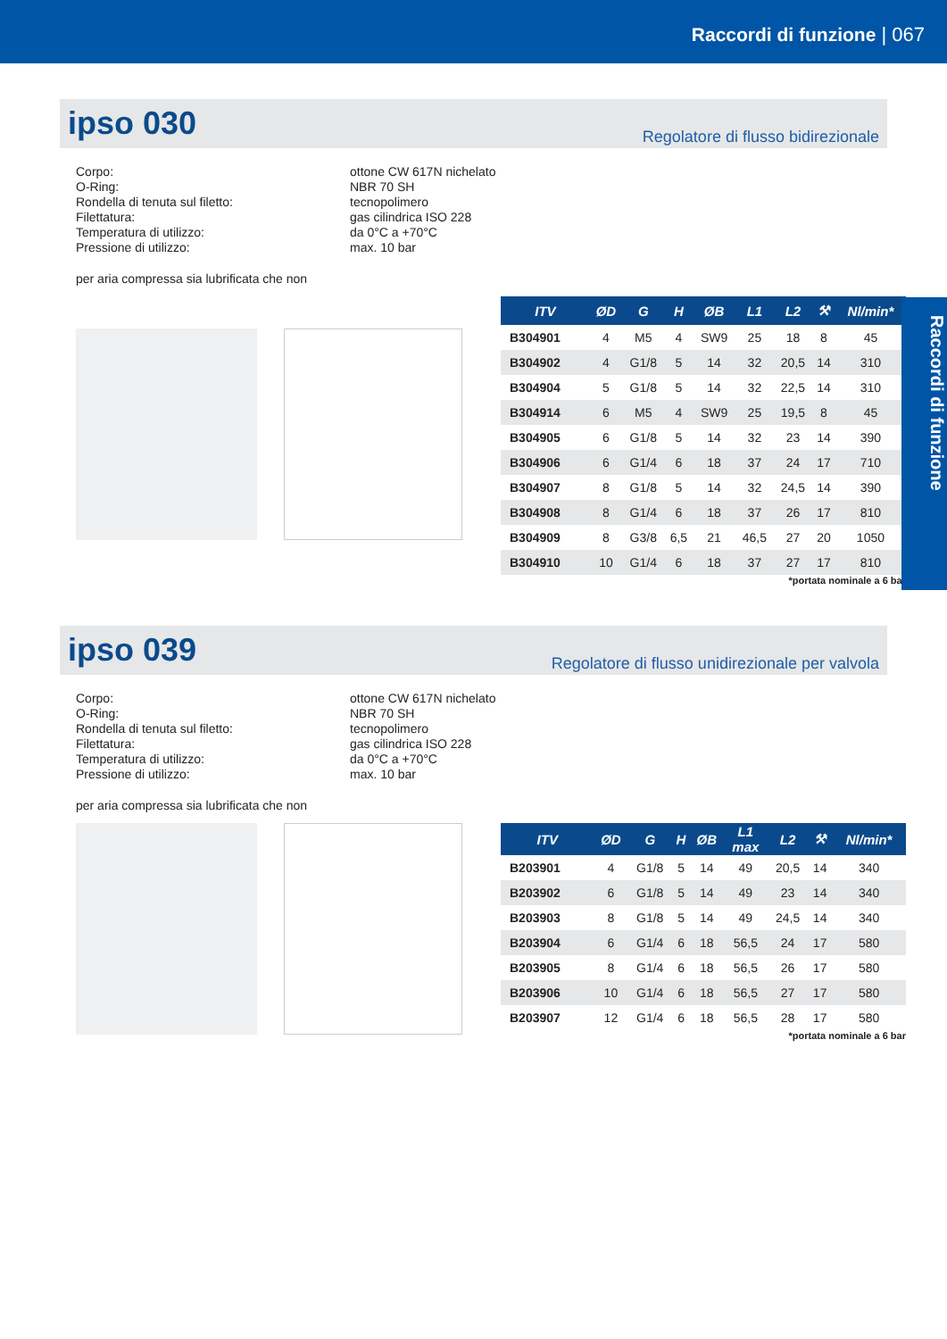Raccordi di funzione | 067
Raccordi di funzione
ipso 030
Regolatore di flusso bidirezionale
Corpo:
ottone CW 617N nichelato
O-Ring:
NBR 70 SH
Rondella di tenuta sul filetto:
tecnopolimero
Filettatura:
gas cilindrica ISO 228
Temperatura di utilizzo:
da 0°C a +70°C
Pressione di utilizzo:
max. 10 bar
per aria compressa sia lubrificata che non
| ITV | ØD | G | H | ØB | L1 | L2 | ⚒ | Nl/min* |
| --- | --- | --- | --- | --- | --- | --- | --- | --- |
| B304901 | 4 | M5 | 4 | SW9 | 25 | 18 | 8 | 45 |
| B304902 | 4 | G1/8 | 5 | 14 | 32 | 20,5 | 14 | 310 |
| B304904 | 5 | G1/8 | 5 | 14 | 32 | 22,5 | 14 | 310 |
| B304914 | 6 | M5 | 4 | SW9 | 25 | 19,5 | 8 | 45 |
| B304905 | 6 | G1/8 | 5 | 14 | 32 | 23 | 14 | 390 |
| B304906 | 6 | G1/4 | 6 | 18 | 37 | 24 | 17 | 710 |
| B304907 | 8 | G1/8 | 5 | 14 | 32 | 24,5 | 14 | 390 |
| B304908 | 8 | G1/4 | 6 | 18 | 37 | 26 | 17 | 810 |
| B304909 | 8 | G3/8 | 6,5 | 21 | 46,5 | 27 | 20 | 1050 |
| B304910 | 10 | G1/4 | 6 | 18 | 37 | 27 | 17 | 810 |
*portata nominale a 6 bar
ipso 039
Regolatore di flusso unidirezionale per valvola
Corpo:
ottone CW 617N nichelato
O-Ring:
NBR 70 SH
Rondella di tenuta sul filetto:
tecnopolimero
Filettatura:
gas cilindrica ISO 228
Temperatura di utilizzo:
da 0°C a +70°C
Pressione di utilizzo:
max. 10 bar
per aria compressa sia lubrificata che non
| ITV | ØD | G | H | ØB | L1 max | L2 | ⚒ | Nl/min* |
| --- | --- | --- | --- | --- | --- | --- | --- | --- |
| B203901 | 4 | G1/8 | 5 | 14 | 49 | 20,5 | 14 | 340 |
| B203902 | 6 | G1/8 | 5 | 14 | 49 | 23 | 14 | 340 |
| B203903 | 8 | G1/8 | 5 | 14 | 49 | 24,5 | 14 | 340 |
| B203904 | 6 | G1/4 | 6 | 18 | 56,5 | 24 | 17 | 580 |
| B203905 | 8 | G1/4 | 6 | 18 | 56,5 | 26 | 17 | 580 |
| B203906 | 10 | G1/4 | 6 | 18 | 56,5 | 27 | 17 | 580 |
| B203907 | 12 | G1/4 | 6 | 18 | 56,5 | 28 | 17 | 580 |
*portata nominale a 6 bar